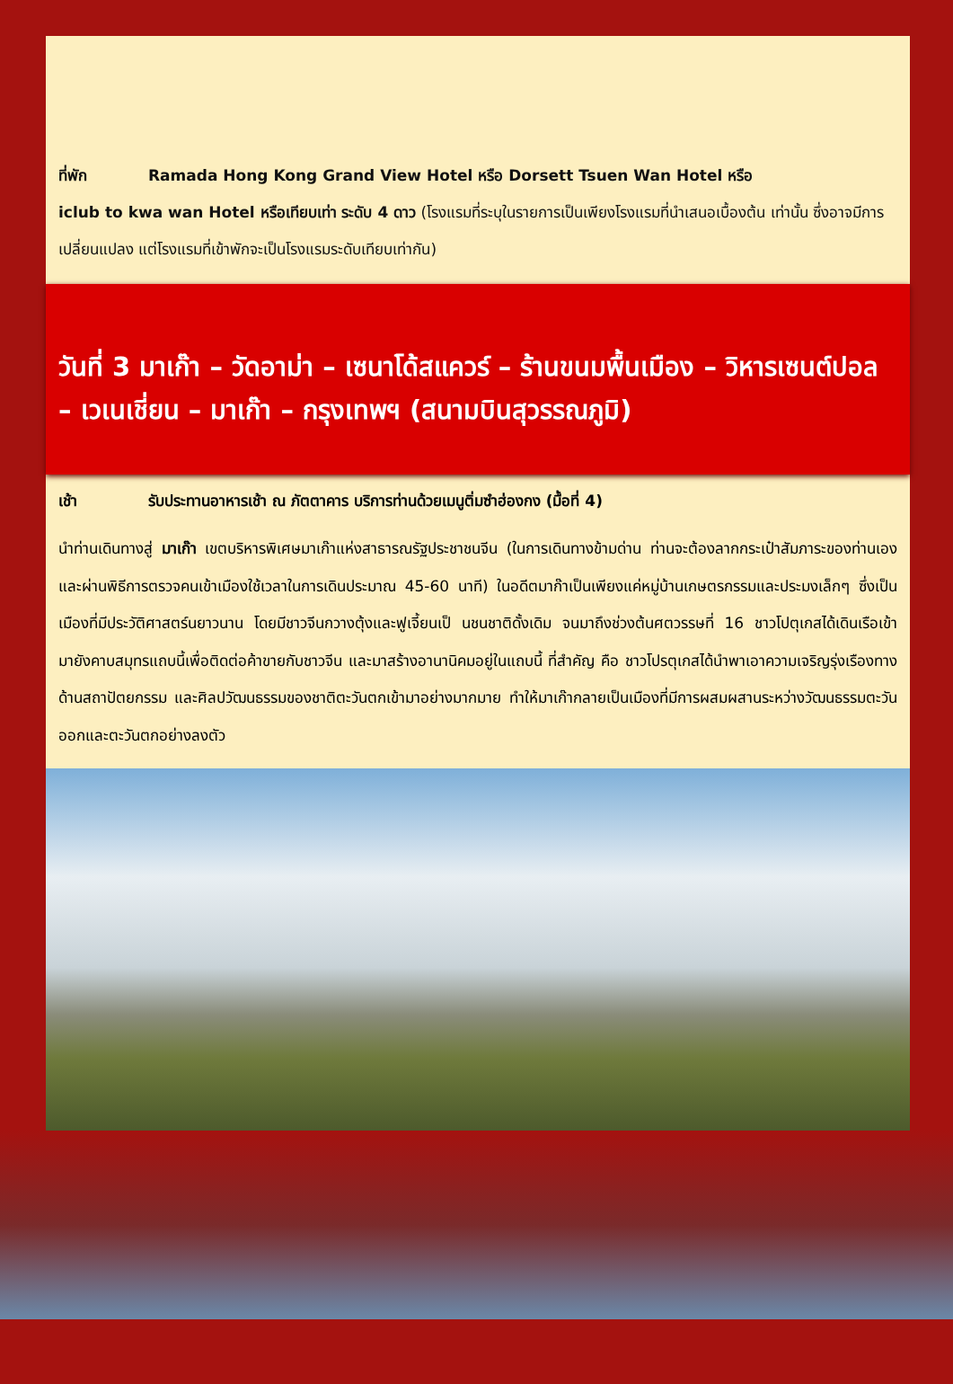ที่พัก Ramada Hong Kong Grand View Hotel หรือ Dorsett Tsuen Wan Hotel หรือ
iclub to kwa wan Hotel หรือเทียบเท่า ระดับ 4 ดาว (โรงแรมที่ระบุในรายการเป็นเพียงโรงแรมที่นำเสนอเบื้องต้น เท่านั้น ซึ่งอาจมีการเปลี่ยนแปลง แต่โรงแรมที่เข้าพักจะเป็นโรงแรมระดับเทียบเท่ากัน)
วันที่ 3 มาเก๊า – วัดอาม่า – เซนาโด้สแควร์ – ร้านขนมพื้นเมือง – วิหารเซนต์ปอล – เวเนเชี่ยน – มาเก๊า – กรุงเทพฯ (สนามบินสุวรรณภูมิ)
เช้า รับประทานอาหารเช้า ณ ภัตตาคาร บริการท่านด้วยเมนูติ่มซำฮ่องกง (มื้อที่ 4)
นำท่านเดินทางสู่ มาเก๊า เขตบริหารพิเศษมาเก๊าแห่งสาธารณรัฐประชาชนจีน (ในการเดินทางข้ามด่าน ท่านจะต้องลากกระเป๋าสัมภาระของท่านเองและผ่านพิธีการตรวจคนเข้าเมืองใช้เวลาในการเดินประมาณ 45-60 นาที) ในอดีตมาก๊าเป็นเพียงแค่หมู่บ้านเกษตรกรรมและประมงเล็กๆ ซึ่งเป็นเมืองที่มีประวัติศาสตร์นยาวนาน โดยมีชาวจีนกวางตุ้งและฟูเจี้ยนเป็ นชนชาติดั้งเดิม จนมาถึงช่วงต้นศตวรรษที่ 16 ชาวโปตุเกสได้เดินเรือเข้ามายังคาบสมุทรแถบนี้เพื่อติดต่อค้าขายกับชาวจีน และมาสร้างอานานิคมอยู่ในแถบนี้ ที่สำคัญ คือ ชาวโปรตุเกสได้นำพาเอาความเจริญรุ่งเรืองทางด้านสถาปัตยกรรม และศิลปวัฒนธรรมของชาติตะวันตกเข้ามาอย่างมากมาย ทำให้มาเก๊ากลายเป็นเมืองที่มีการผสมผสานระหว่างวัฒนธรรมตะวันออกและตะวันตกอย่างลงตัว